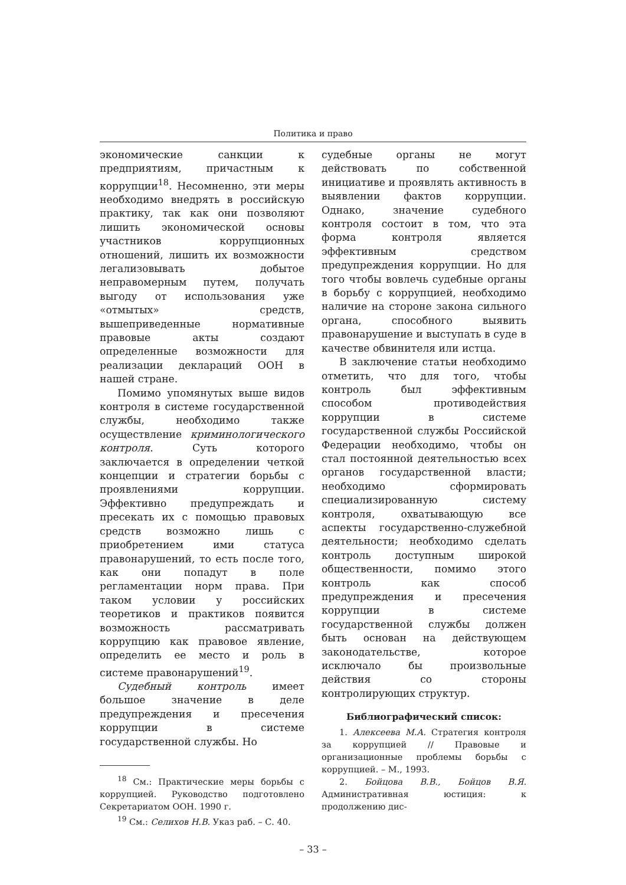Политика и право
экономические санкции к предприятиям, причастным к коррупции<sup>18</sup>. Несомненно, эти меры необходимо внедрять в российскую практику, так как они позволяют лишить экономической основы участников коррупционных отношений, лишить их возможности легализовывать добытое неправомерным путем, получать выгоду от использования уже «отмытых» средств, вышеприведенные нормативные правовые акты создают определенные возможности для реализации деклараций ООН в нашей стране.
Помимо упомянутых выше видов контроля в системе государственной службы, необходимо также осуществление криминологического контроля. Суть которого заключается в определении четкой концепции и стратегии борьбы с проявлениями коррупции. Эффективно предупреждать и пресекать их с помощью правовых средств возможно лишь с приобретением ими статуса правонарушений, то есть после того, как они попадут в поле регламентации норм права. При таком условии у российских теоретиков и практиков появится возможность рассматривать коррупцию как правовое явление, определить ее место и роль в системе правонарушений<sup>19</sup>.
Судебный контроль имеет большое значение в деле предупреждения и пресечения коррупции в системе государственной службы. Но
<sup>18</sup> См.: Практические меры борьбы с коррупцией. Руководство подготовлено Секретариатом ООН. 1990 г.
<sup>19</sup> См.: Селихов Н.В. Указ раб. – С. 40.
судебные органы не могут действовать по собственной инициативе и проявлять активность в выявлении фактов коррупции. Однако, значение судебного контроля состоит в том, что эта форма контроля является эффективным средством предупреждения коррупции. Но для того чтобы вовлечь судебные органы в борьбу с коррупцией, необходимо наличие на стороне закона сильного органа, способного выявить правонарушение и выступать в суде в качестве обвинителя или истца.
В заключение статьи необходимо отметить, что для того, чтобы контроль был эффективным способом противодействия коррупции в системе государственной службы Российской Федерации необходимо, чтобы он стал постоянной деятельностью всех органов государственной власти; необходимо сформировать специализированную систему контроля, охватывающую все аспекты государственно-служебной деятельности; необходимо сделать контроль доступным широкой общественности, помимо этого контроль как способ предупреждения и пресечения коррупции в системе государственной службы должен быть основан на действующем законодательстве, которое исключало бы произвольные действия со стороны контролирующих структур.
Библиографический список:
1. Алексеева М.А. Стратегия контроля за коррупцией // Правовые и организационные проблемы борьбы с коррупцией. – М., 1993.
2. Бойцова В.В., Бойцов В.Я. Административная юстиция: к продолжению дис-
– 33 –